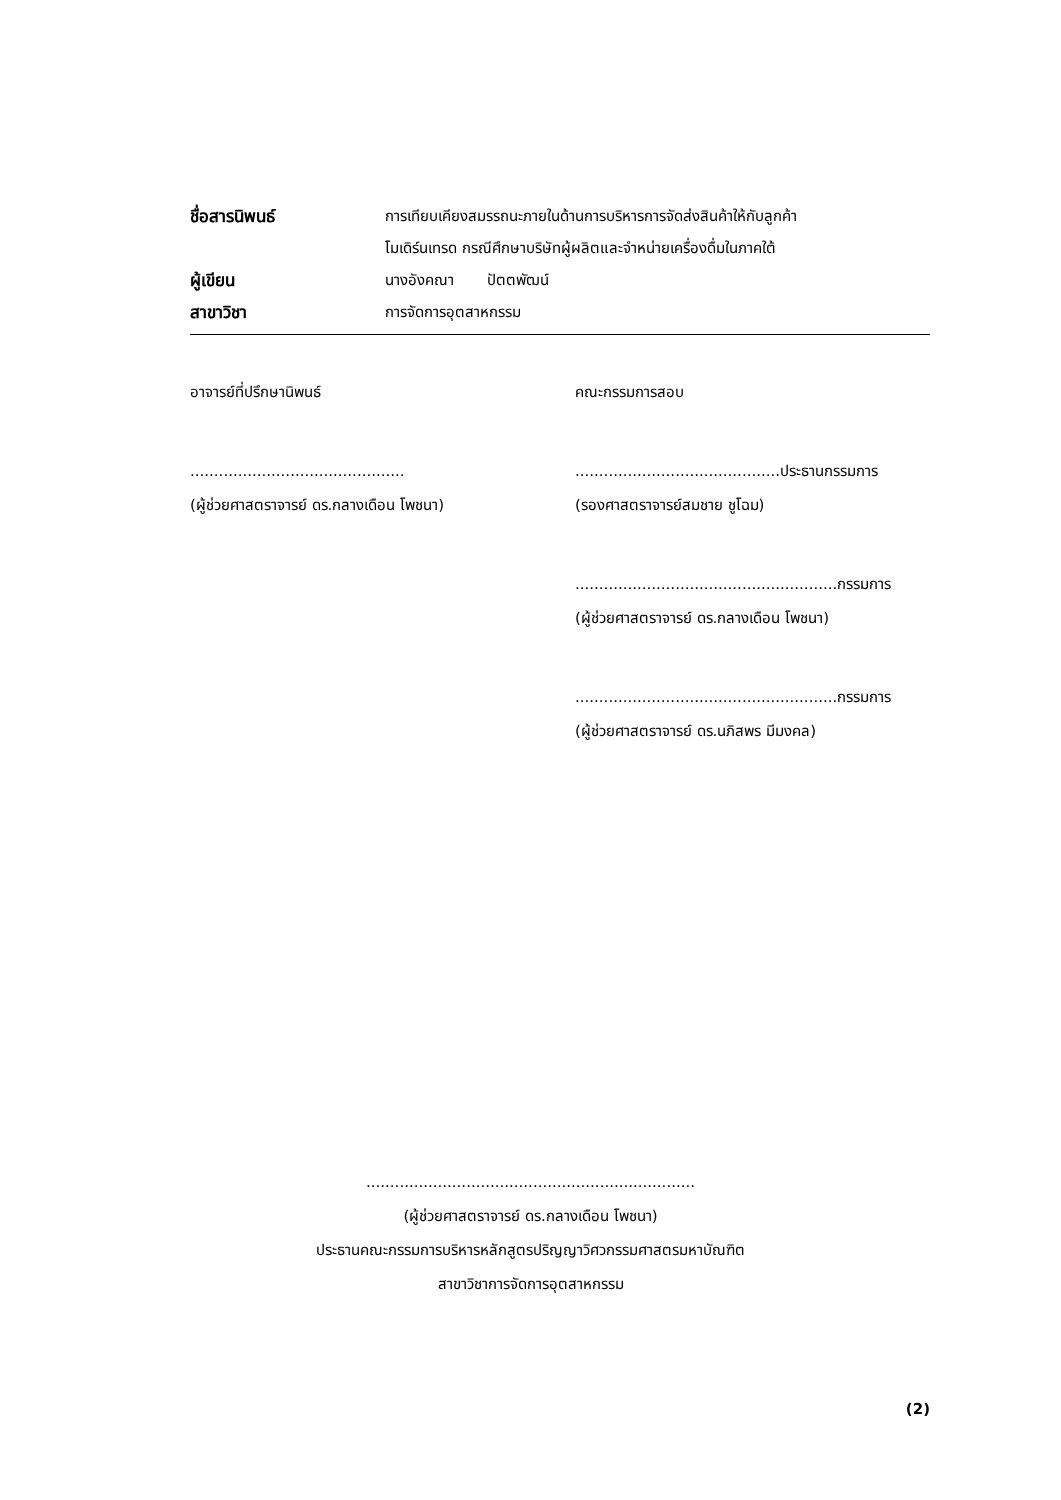ชื่อสารนิพนธ์ การเทียบเคียงสมรรถนะภายในด้านการบริหารการจัดส่งสินค้าให้กับลูกค้า
โมเดิร์นเทรด กรณีศึกษาบริษัทผู้ผลิตและจำหน่ายเครื่องดื่มในภาคใต้
ผู้เขียน นางอังคณา ปัตตพัฒน์
สาขาวิชา การจัดการอุตสาหกรรม
อาจารย์ที่ปรึกษานิพนธ์
.............................................
(ผู้ช่วยศาสตราจารย์ ดร.กลางเดือน โพชนา)
คณะกรรมการสอบ
...........................................ประธานกรรมการ
(รองศาสตราจารย์สมชาย ชูโฉม)
.......................................................กรรมการ
(ผู้ช่วยศาสตราจารย์ ดร.กลางเดือน โพชนา)
.......................................................กรรมการ
(ผู้ช่วยศาสตราจารย์ ดร.นภิสพร มีมงคล)
.....................................................................
(ผู้ช่วยศาสตราจารย์ ดร.กลางเดือน โพชนา)
ประธานคณะกรรมการบริหารหลักสูตรปริญญาวิศวกรรมศาสตรมหาบัณฑิต
สาขาวิชาการจัดการอุตสาหกรรม
(2)